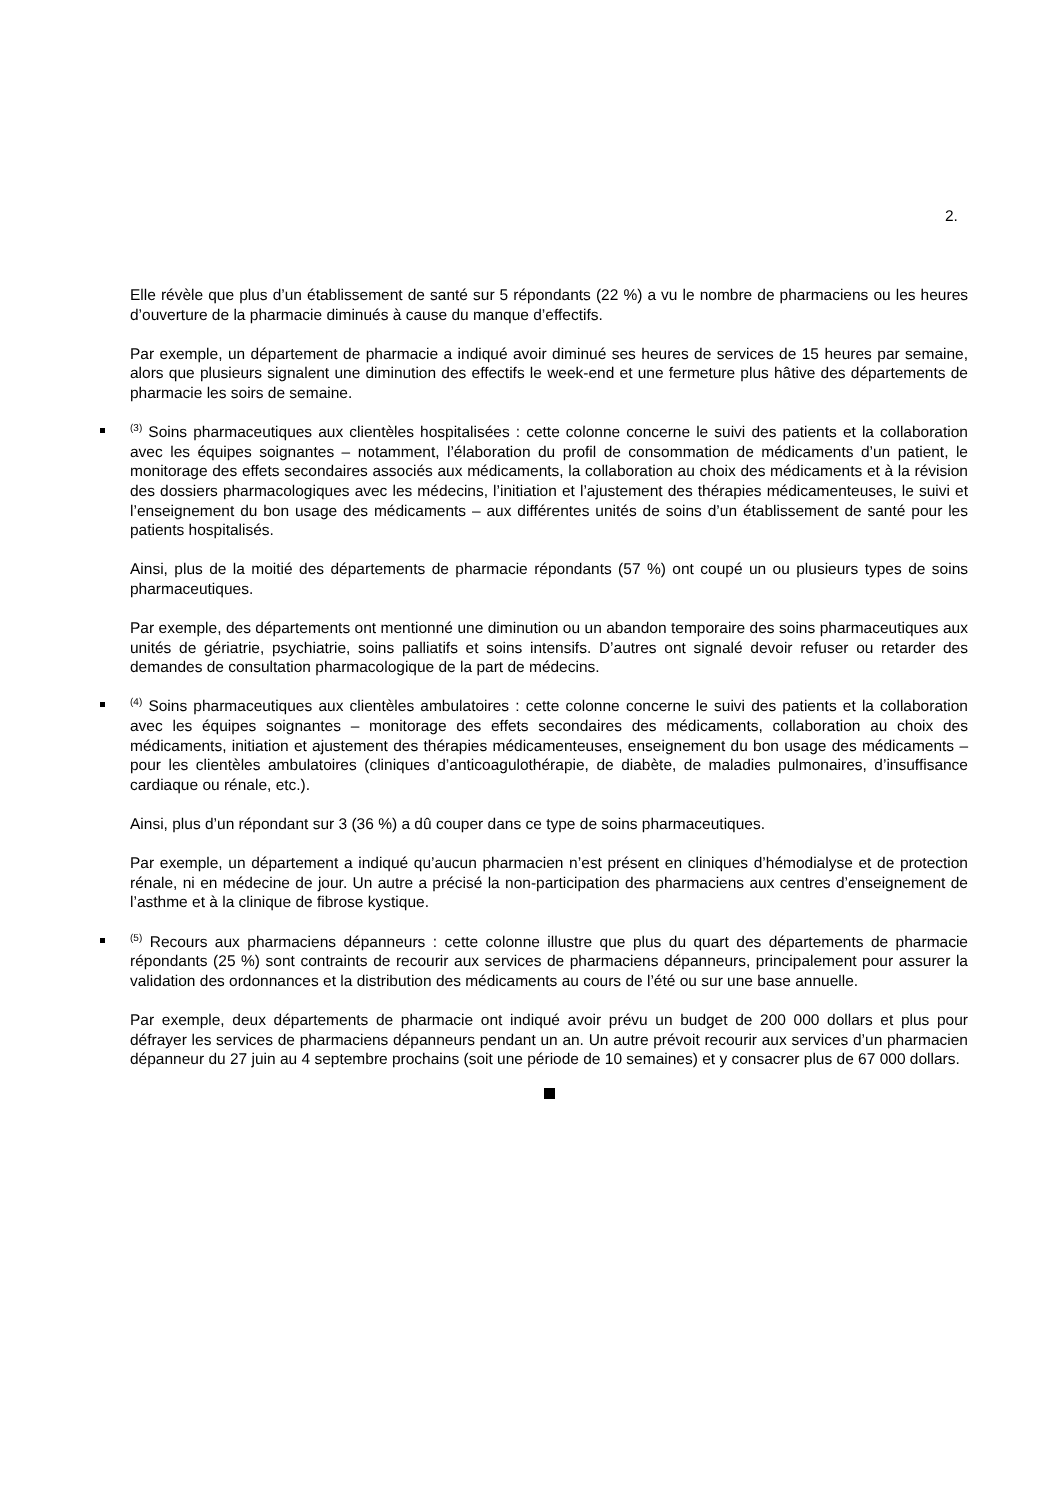2.
Elle révèle que plus d’un établissement de santé sur 5 répondants (22 %) a vu le nombre de pharmaciens ou les heures d’ouverture de la pharmacie diminués à cause du manque d’effectifs.
Par exemple, un département de pharmacie a indiqué avoir diminué ses heures de services de 15 heures par semaine, alors que plusieurs signalent une diminution des effectifs le week-end et une fermeture plus hâtive des départements de pharmacie les soirs de semaine.
<sup>(3)</sup> Soins pharmaceutiques aux clientèles hospitalisées : cette colonne concerne le suivi des patients et la collaboration avec les équipes soignantes – notamment, l’élaboration du profil de consommation de médicaments d’un patient, le monitorage des effets secondaires associés aux médicaments, la collaboration au choix des médicaments et à la révision des dossiers pharmacologiques avec les médecins, l’initiation et l’ajustement des thérapies médicamenteuses, le suivi et l’enseignement du bon usage des médicaments – aux différentes unités de soins d’un établissement de santé pour les patients hospitalisés.
Ainsi, plus de la moitié des départements de pharmacie répondants (57 %) ont coupé un ou plusieurs types de soins pharmaceutiques.
Par exemple, des départements ont mentionné une diminution ou un abandon temporaire des soins pharmaceutiques aux unités de gériatrie, psychiatrie, soins palliatifs et soins intensifs. D’autres ont signalé devoir refuser ou retarder des demandes de consultation pharmacologique de la part de médecins.
<sup>(4)</sup> Soins pharmaceutiques aux clientèles ambulatoires : cette colonne concerne le suivi des patients et la collaboration avec les équipes soignantes – monitorage des effets secondaires des médicaments, collaboration au choix des médicaments, initiation et ajustement des thérapies médicamenteuses, enseignement du bon usage des médicaments – pour les clientèles ambulatoires (cliniques d’anticoagulothérapie, de diabète, de maladies pulmonaires, d’insuffisance cardiaque ou rénale, etc.).
Ainsi, plus d’un répondant sur 3 (36 %) a dû couper dans ce type de soins pharmaceutiques.
Par exemple, un département a indiqué qu’aucun pharmacien n’est présent en cliniques d’hémodialyse et de protection rénale, ni en médecine de jour. Un autre a précisé la non-participation des pharmaciens aux centres d’enseignement de l’asthme et à la clinique de fibrose kystique.
<sup>(5)</sup> Recours aux pharmaciens dépanneurs : cette colonne illustre que plus du quart des départements de pharmacie répondants (25 %) sont contraints de recourir aux services de pharmaciens dépanneurs, principalement pour assurer la validation des ordonnances et la distribution des médicaments au cours de l’été ou sur une base annuelle.
Par exemple, deux départements de pharmacie ont indiqué avoir prévu un budget de 200 000 dollars et plus pour défrayer les services de pharmaciens dépanneurs pendant un an. Un autre prévoit recourir aux services d’un pharmacien dépanneur du 27 juin au 4 septembre prochains (soit une période de 10 semaines) et y consacrer plus de 67 000 dollars.